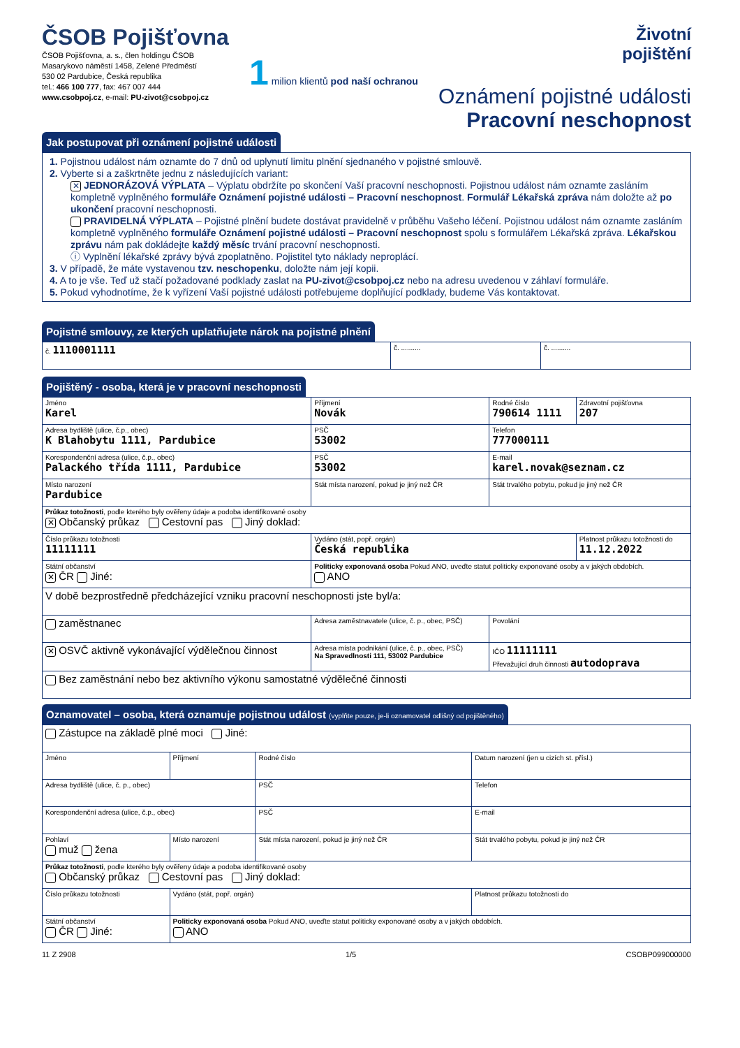ČSOB Pojišťovna
ČSOB Pojišťovna, a. s., člen holdingu ČSOB
Masarykovo náměstí 1458, Zelené Předměstí
530 02 Pardubice, Česká republika
tel.: 466 100 777, fax: 467 007 444
www.csobpoj.cz, e-mail: PU-zivot@csobpoj.cz
1 milion klientů pod naší ochranou
Životní
pojištění
Oznámení pojistné události
Pracovní neschopnost
Jak postupovat při oznámení pojistné události
1. Pojistnou událost nám oznamte do 7 dnů od uplynutí limitu plnění sjednaného v pojistné smlouvě.
2. Vyberte si a zaškrtněte jednu z následujících variant:
✕ JEDNORÁZOVÁ VÝPLATA – Výplatu obdržíte po skončení Vaší pracovní neschopnosti. Pojistnou událost nám oznamte zasláním kompletně vyplněného formuláře Oznámení pojistné události – Pracovní neschopnost. Formulář Lékařská zpráva nám doložte až po ukončení pracovní neschopnosti.
PRAVIDELNÁ VÝPLATA – Pojistné plnění budete dostávat pravidelně v průběhu Vašeho léčení. Pojistnou událost nám oznamte zasláním kompletně vyplněného formuláře Oznámení pojistné události – Pracovní neschopnost spolu s formulářem Lékařská zpráva. Lékařskou zprávu nám pak dokládejte každý měsíc trvání pracovní neschopnosti.
ⓘ Vyplnění lékařské zprávy bývá zpoplatněno. Pojistitel tyto náklady neproplácí.
3. V případě, že máte vystavenou tzv. neschopenku, doložte nám její kopii.
4. A to je vše. Teď už stačí požadované podklady zaslat na PU-zivot@csobpoj.cz nebo na adresu uvedenou v záhlaví formuláře.
5. Pokud vyhodnotíme, že k vyřízení Vaší pojistné události potřebujeme doplňující podklady, budeme Vás kontaktovat.
Pojistné smlouvy, ze kterých uplatňujete nárok na pojistné plnění
| č. 1110001111 | č. .......... | č. .......... |
Pojištěný - osoba, která je v pracovní neschopnosti
| Jméno Karel | Příjmení Novák | | Rodné číslo 790614 1111 | Zdravotní pojišťovna 207 |
| Adresa bydliště (ulice, č.p., obec) K Blahobytu 1111, Pardubice | | PSČ 53002 | Telefon 777000111 | |
| Korespondenční adresa (ulice, č.p., obec) Palackého třída 1111, Pardubice | | PSČ 53002 | E-mail karel.novak@seznam.cz | |
| Místo narození Pardubice | Stát místa narození, pokud je jiný než ČR | | Stát trvalého pobytu, pokud je jiný než ČR | |
| Průkaz totožnosti , podle kterého byly ověřeny údaje a podoba identifikované osoby ✕ Občanský průkaz Cestovní pas Jiný doklad: | | | | |
| Číslo průkazu totožnosti 11111111 | Vydáno (stát, popř. orgán) Česká republika | | | Platnost průkazu totožnosti do 11.12.2022 |
| Státní občanství ✕ ČR Jiné: | Politicky exponovaná osoba Pokud ANO, uveďte statut politicky exponované osoby a v jakých obdobích. ANO | | | |
| V době bezprostředně předcházející vzniku pracovní neschopnosti jste byl/a: | | | | |
| zaměstnanec | Adresa zaměstnavatele (ulice, č. p., obec, PSČ) | | Povolání | |
| ✕ OSVČ aktivně vykonávající výdělečnou činnost | Adresa místa podnikání (ulice, č. p., obec, PSČ) Na Spravedlnosti 111, 53002 Pardubice | | IČO 11111111 Převažující druh činnosti autodoprava | |
| Bez zaměstnání nebo bez aktivního výkonu samostatné výdělečné činnosti | | | | |
Oznamovatel – osoba, která oznamuje pojistnou událost (vyplňte pouze, je-li oznamovatel odlišný od pojištěného)
| Zástupce na základě plné moci Jiné: | | | |
| Jméno | Příjmení | Rodné číslo | Datum narození (jen u cizích st. přísl.) |
| Adresa bydliště (ulice, č. p., obec) | | PSČ | Telefon |
| Korespondenční adresa (ulice, č.p., obec) | | PSČ | E-mail |
| Pohlaví muž žena | Místo narození | Stát místa narození, pokud je jiný než ČR | Stát trvalého pobytu, pokud je jiný než ČR |
| Průkaz totožnosti , podle kterého byly ověřeny údaje a podoba identifikované osoby Občanský průkaz Cestovní pas Jiný doklad: | | | |
| Číslo průkazu totožnosti | Vydáno (stát, popř. orgán) | | Platnost průkazu totožnosti do |
| Státní občanství ČR Jiné: | Politicky exponovaná osoba Pokud ANO, uveďte statut politicky exponované osoby a v jakých obdobích. ANO | | |
11 Z 2908 1/5 CSOBP099000000